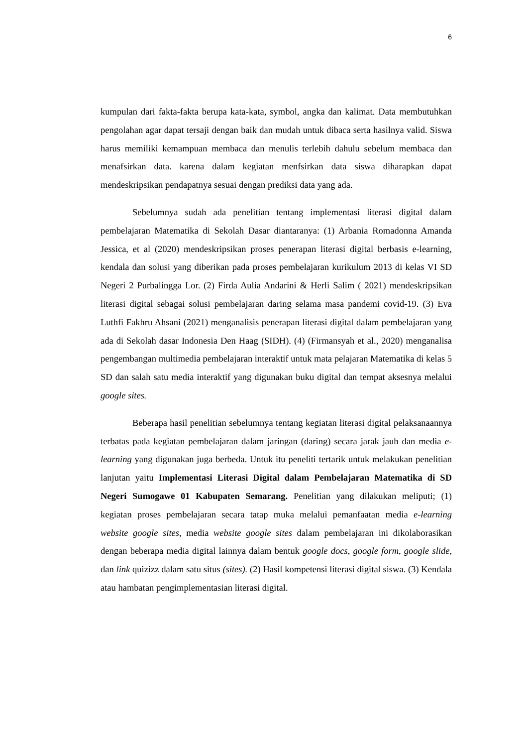6
kumpulan dari fakta-fakta berupa kata-kata, symbol, angka dan kalimat. Data membutuhkan pengolahan agar dapat tersaji dengan baik dan mudah untuk dibaca serta hasilnya valid. Siswa harus memiliki kemampuan membaca dan menulis terlebih dahulu sebelum membaca dan menafsirkan data. karena dalam kegiatan menfsirkan data siswa diharapkan dapat mendeskripsikan pendapatnya sesuai dengan prediksi data yang ada.
Sebelumnya sudah ada penelitian tentang implementasi literasi digital dalam pembelajaran Matematika di Sekolah Dasar diantaranya: (1) Arbania Romadonna Amanda Jessica, et al (2020) mendeskripsikan proses penerapan literasi digital berbasis e-learning, kendala dan solusi yang diberikan pada proses pembelajaran kurikulum 2013 di kelas VI SD Negeri 2 Purbalingga Lor. (2) Firda Aulia Andarini & Herli Salim ( 2021) mendeskripsikan literasi digital sebagai solusi pembelajaran daring selama masa pandemi covid-19. (3) Eva Luthfi Fakhru Ahsani (2021) menganalisis penerapan literasi digital dalam pembelajaran yang ada di Sekolah dasar Indonesia Den Haag (SIDH). (4) (Firmansyah et al., 2020) menganalisa pengembangan multimedia pembelajaran interaktif untuk mata pelajaran Matematika di kelas 5 SD dan salah satu media interaktif yang digunakan buku digital dan tempat aksesnya melalui google sites.
Beberapa hasil penelitian sebelumnya tentang kegiatan literasi digital pelaksanaannya terbatas pada kegiatan pembelajaran dalam jaringan (daring) secara jarak jauh dan media e-learning yang digunakan juga berbeda. Untuk itu peneliti tertarik untuk melakukan penelitian lanjutan yaitu Implementasi Literasi Digital dalam Pembelajaran Matematika di SD Negeri Sumogawe 01 Kabupaten Semarang. Penelitian yang dilakukan meliputi; (1) kegiatan proses pembelajaran secara tatap muka melalui pemanfaatan media e-learning website google sites, media website google sites dalam pembelajaran ini dikolaborasikan dengan beberapa media digital lainnya dalam bentuk google docs, google form, google slide, dan link quizizz dalam satu situs (sites). (2) Hasil kompetensi literasi digital siswa. (3) Kendala atau hambatan pengimplementasian literasi digital.